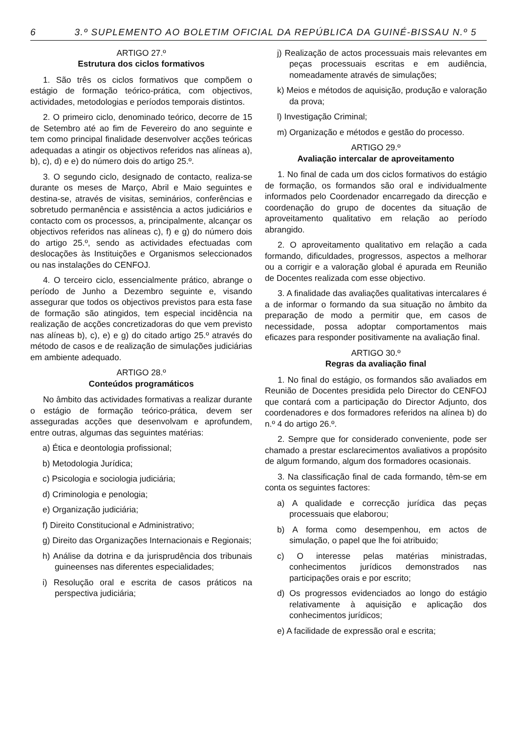6 3.º SUPLEMENTO AO BOLETIM OFICIAL DA REPÚBLICA DA GUINÉ-BISSAU N.º 5
ARTIGO 27.º
Estrutura dos ciclos formativos
1. São três os ciclos formativos que compõem o estágio de formação teórico-prática, com objectivos, actividades, metodologias e períodos temporais distintos.
2. O primeiro ciclo, denominado teórico, decorre de 15 de Setembro até ao fim de Fevereiro do ano seguinte e tem como principal finalidade desenvolver acções teóricas adequadas a atingir os objectivos referidos nas alíneas a), b), c), d) e e) do número dois do artigo 25.º.
3. O segundo ciclo, designado de contacto, realiza-se durante os meses de Março, Abril e Maio seguintes e destina-se, através de visitas, seminários, conferências e sobretudo permanência e assistência a actos judiciários e contacto com os processos, a, principalmente, alcançar os objectivos referidos nas alíneas c), f) e g) do número dois do artigo 25.º, sendo as actividades efectuadas com deslocações às Instituições e Organismos seleccionados ou nas instalações do CENFOJ.
4. O terceiro ciclo, essencialmente prático, abrange o período de Junho a Dezembro seguinte e, visando assegurar que todos os objectivos previstos para esta fase de formação são atingidos, tem especial incidência na realização de acções concretizadoras do que vem previsto nas alíneas b), c), e) e g) do citado artigo 25.º através do método de casos e de realização de simulações judiciárias em ambiente adequado.
ARTIGO 28.º
Conteúdos programáticos
No âmbito das actividades formativas a realizar durante o estágio de formação teórico-prática, devem ser asseguradas acções que desenvolvam e aprofundem, entre outras, algumas das seguintes matérias:
a) Ética e deontologia profissional;
b) Metodologia Jurídica;
c) Psicologia e sociologia judiciária;
d) Criminologia e penologia;
e) Organização judiciária;
f) Direito Constitucional e Administrativo;
g) Direito das Organizações Internacionais e Regionais;
h) Análise da dotrina e da jurisprudência dos tribunais guineenses nas diferentes especialidades;
i) Resolução oral e escrita de casos práticos na perspectiva judiciária;
j) Realização de actos processuais mais relevantes em peças processuais escritas e em audiência, nomeadamente através de simulações;
k) Meios e métodos de aquisição, produção e valoração da prova;
l) Investigação Criminal;
m) Organização e métodos e gestão do processo.
ARTIGO 29.º
Avaliação intercalar de aproveitamento
1. No final de cada um dos ciclos formativos do estágio de formação, os formandos são oral e individualmente informados pelo Coordenador encarregado da direcção e coordenação do grupo de docentes da situação de aproveitamento qualitativo em relação ao período abrangido.
2. O aproveitamento qualitativo em relação a cada formando, dificuldades, progressos, aspectos a melhorar ou a corrigir e a valoração global é apurada em Reunião de Docentes realizada com esse objectivo.
3. A finalidade das avaliações qualitativas intercalares é a de informar o formando da sua situação no âmbito da preparação de modo a permitir que, em casos de necessidade, possa adoptar comportamentos mais eficazes para responder positivamente na avaliação final.
ARTIGO 30.º
Regras da avaliação final
1. No final do estágio, os formandos são avaliados em Reunião de Docentes presidida pelo Director do CENFOJ que contará com a participação do Director Adjunto, dos coordenadores e dos formadores referidos na alínea b) do n.º 4 do artigo 26.º.
2. Sempre que for considerado conveniente, pode ser chamado a prestar esclarecimentos avaliativos a propósito de algum formando, algum dos formadores ocasionais.
3. Na classificação final de cada formando, têm-se em conta os seguintes factores:
a) A qualidade e correcção jurídica das peças processuais que elaborou;
b) A forma como desempenhou, em actos de simulação, o papel que lhe foi atribuido;
c) O interesse pelas matérias ministradas, conhecimentos jurídicos demonstrados nas participações orais e por escrito;
d) Os progressos evidenciados ao longo do estágio relativamente à aquisição e aplicação dos conhecimentos jurídicos;
e) A facilidade de expressão oral e escrita;